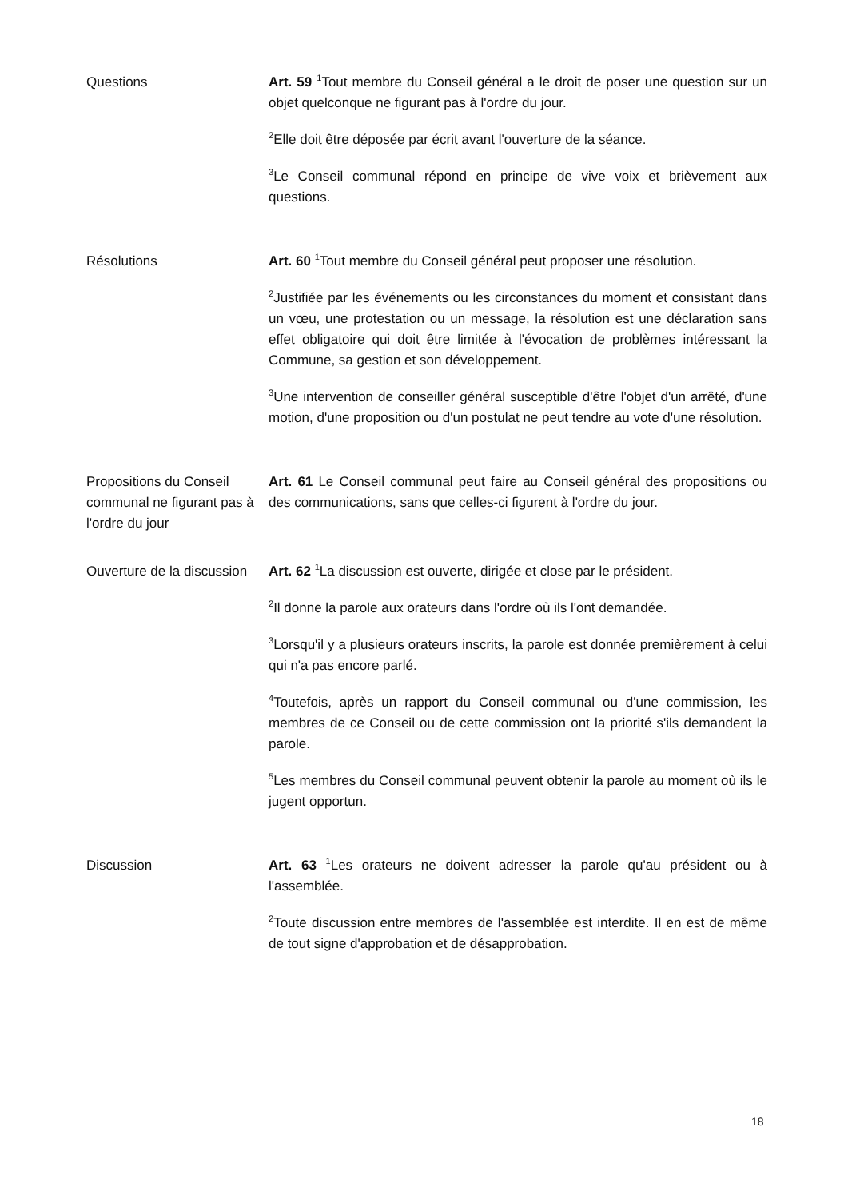Questions Art. 59 <sup>1</sup>Tout membre du Conseil général a le droit de poser une question sur un objet quelconque ne figurant pas à l'ordre du jour.
<sup>2</sup> Elle doit être déposée par écrit avant l'ouverture de la séance.
<sup>3</sup> Le Conseil communal répond en principe de vive voix et brièvement aux questions.
Résolutions Art. 60 <sup>1</sup>Tout membre du Conseil général peut proposer une résolution.
<sup>2</sup> Justifiée par les événements ou les circonstances du moment et consistant dans un vœu, une protestation ou un message, la résolution est une déclaration sans effet obligatoire qui doit être limitée à l'évocation de problèmes intéressant la Commune, sa gestion et son développement.
<sup>3</sup> Une intervention de conseiller général susceptible d'être l'objet d'un arrêté, d'une motion, d'une proposition ou d'un postulat ne peut tendre au vote d'une résolution.
Propositions du Conseil communal ne figurant pas à l'ordre du jour
Art. 61 Le Conseil communal peut faire au Conseil général des propositions ou des communications, sans que celles-ci figurent à l'ordre du jour.
Ouverture de la discussion
Art. 62 <sup>1</sup>La discussion est ouverte, dirigée et close par le président.
<sup>2</sup> Il donne la parole aux orateurs dans l'ordre où ils l'ont demandée.
<sup>3</sup> Lorsqu'il y a plusieurs orateurs inscrits, la parole est donnée premièrement à celui qui n'a pas encore parlé.
<sup>4</sup> Toutefois, après un rapport du Conseil communal ou d'une commission, les membres de ce Conseil ou de cette commission ont la priorité s'ils demandent la parole.
<sup>5</sup> Les membres du Conseil communal peuvent obtenir la parole au moment où ils le jugent opportun.
Discussion Art. 63 <sup>1</sup>Les orateurs ne doivent adresser la parole qu'au président ou à l'assemblée.
<sup>2</sup> Toute discussion entre membres de l'assemblée est interdite. Il en est de même de tout signe d'approbation et de désapprobation.
18